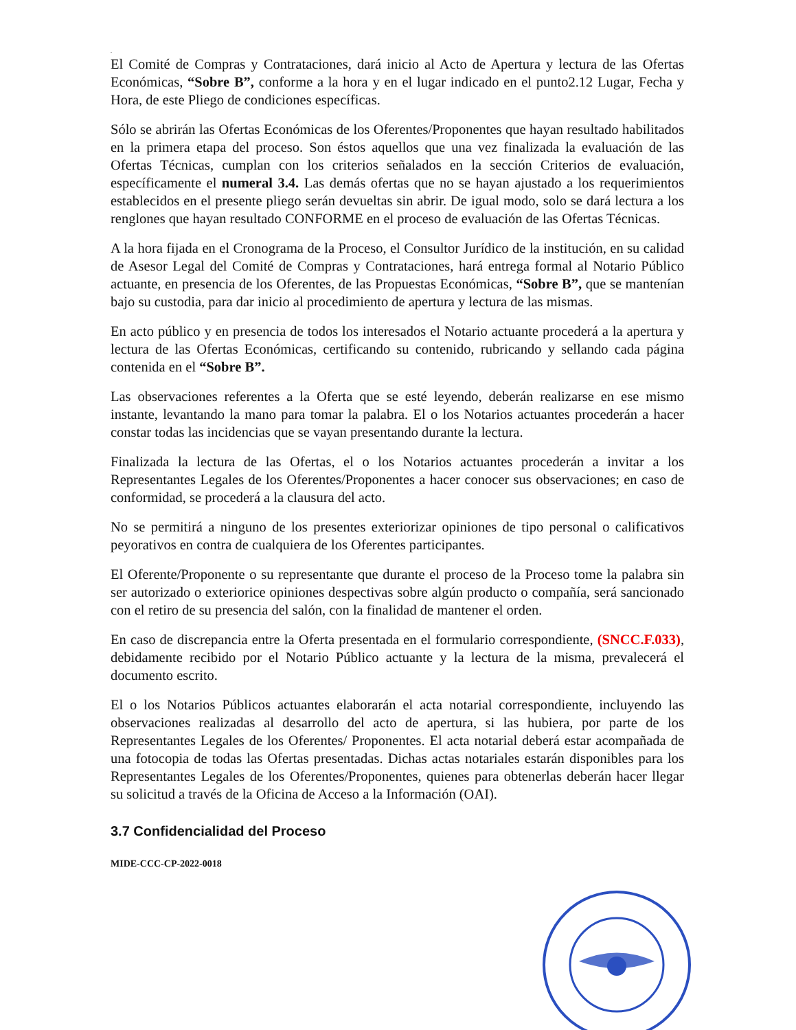.
El Comité de Compras y Contrataciones, dará inicio al Acto de Apertura y lectura de las Ofertas Económicas, “Sobre B”, conforme a la hora y en el lugar indicado en el punto2.12 Lugar, Fecha y Hora, de este Pliego de condiciones específicas.
Sólo se abrirán las Ofertas Económicas de los Oferentes/Proponentes que hayan resultado habilitados en la primera etapa del proceso. Son éstos aquellos que una vez finalizada la evaluación de las Ofertas Técnicas, cumplan con los criterios señalados en la sección Criterios de evaluación, específicamente el numeral 3.4. Las demás ofertas que no se hayan ajustado a los requerimientos establecidos en el presente pliego serán devueltas sin abrir. De igual modo, solo se dará lectura a los renglones que hayan resultado CONFORME en el proceso de evaluación de las Ofertas Técnicas.
A la hora fijada en el Cronograma de la Proceso, el Consultor Jurídico de la institución, en su calidad de Asesor Legal del Comité de Compras y Contrataciones, hará entrega formal al Notario Público actuante, en presencia de los Oferentes, de las Propuestas Económicas, “Sobre B”, que se mantenían bajo su custodia, para dar inicio al procedimiento de apertura y lectura de las mismas.
En acto público y en presencia de todos los interesados el Notario actuante procederá a la apertura y lectura de las Ofertas Económicas, certificando su contenido, rubricando y sellando cada página contenida en el “Sobre B”.
Las observaciones referentes a la Oferta que se esté leyendo, deberán realizarse en ese mismo instante, levantando la mano para tomar la palabra. El o los Notarios actuantes procederán a hacer constar todas las incidencias que se vayan presentando durante la lectura.
Finalizada la lectura de las Ofertas, el o los Notarios actuantes procederán a invitar a los Representantes Legales de los Oferentes/Proponentes a hacer conocer sus observaciones; en caso de conformidad, se procederá a la clausura del acto.
No se permitirá a ninguno de los presentes exteriorizar opiniones de tipo personal o calificativos peyorativos en contra de cualquiera de los Oferentes participantes.
El Oferente/Proponente o su representante que durante el proceso de la Proceso tome la palabra sin ser autorizado o exteriorice opiniones despectivas sobre algún producto o compañía, será sancionado con el retiro de su presencia del salón, con la finalidad de mantener el orden.
En caso de discrepancia entre la Oferta presentada en el formulario correspondiente, (SNCC.F.033), debidamente recibido por el Notario Público actuante y la lectura de la misma, prevalecerá el documento escrito.
El o los Notarios Públicos actuantes elaborarán el acta notarial correspondiente, incluyendo las observaciones realizadas al desarrollo del acto de apertura, si las hubiera, por parte de los Representantes Legales de los Oferentes/ Proponentes. El acta notarial deberá estar acompañada de una fotocopia de todas las Ofertas presentadas. Dichas actas notariales estarán disponibles para los Representantes Legales de los Oferentes/Proponentes, quienes para obtenerlas deberán hacer llegar su solicitud a través de la Oficina de Acceso a la Información (OAI).
3.7 Confidencialidad del Proceso
MIDE-CCC-CP-2022-0018